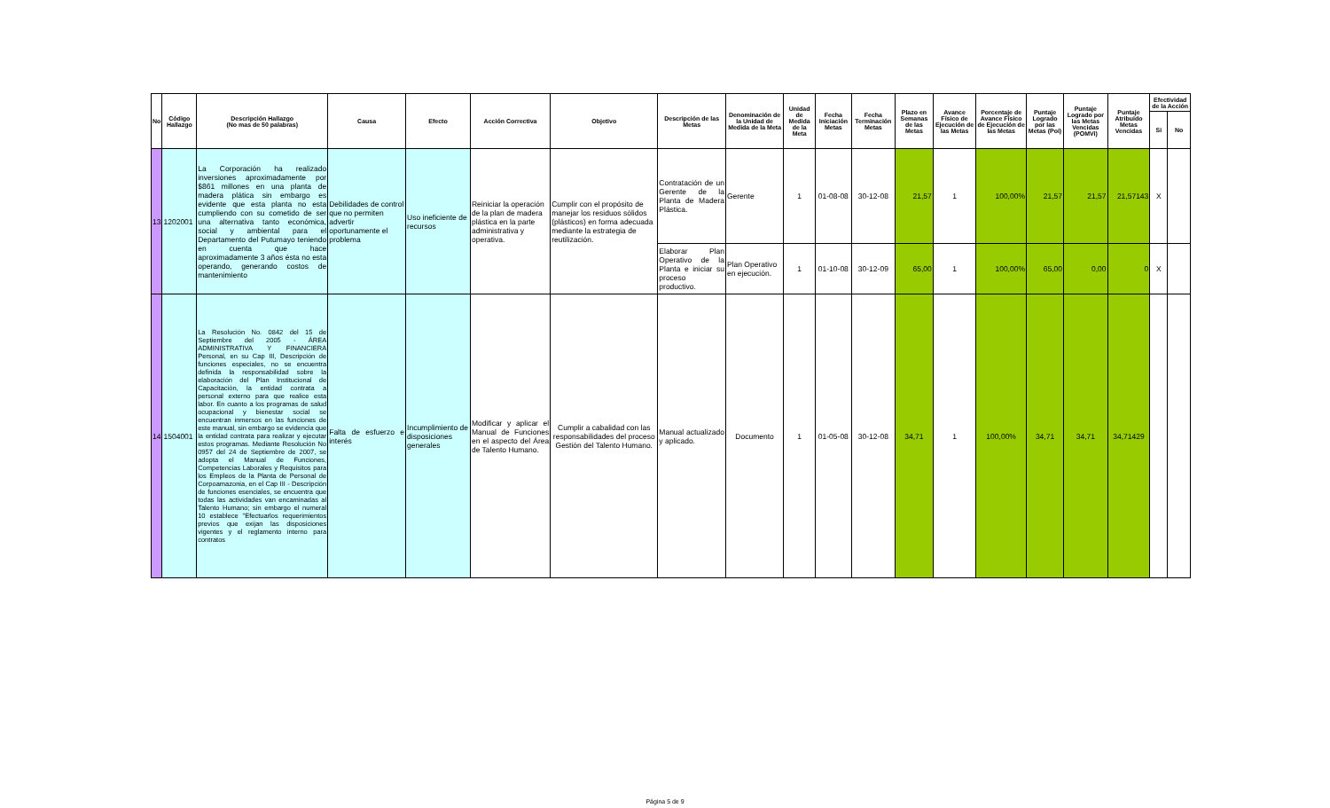| No | Código Hallazgo | Descripción Hallazgo (No mas de 50 palabras) | Causa | Efecto | Acción Correctiva | Objetivo | Descripción de las Metas | Denominación de la Unidad de Medida de la Meta | Unidad de Medida de la Meta | Fecha Iniciación Metas | Fecha Terminación Metas | Plazo en Semanas de las Metas | Avance Físico de Ejecución de las Metas | Porcentaje de Avance Físico de Ejecución de las Metas | Puntaje Logrado por las Metas (Poi) | Puntaje Logrado por las Metas Vencidas (POMVi) | Puntaje Atribuido Metas Vencidas | Efectividad de la Acción | |
| --- | --- | --- | --- | --- | --- | --- | --- | --- | --- | --- | --- | --- | --- | --- | --- | --- | --- | --- | --- |
| | | | | | | | | | | | | | | | | | | Si | No |
| 13 | 1202001 | La Corporación ha realizado inversiones aproximadamente por $861 millones en una planta de madera plática sin embargo es evidente que esta planta no esta cumpliendo con su cometido de ser una alternativa tanto económica, social y ambiental para el Departamento del Putumayo teniendo en cuenta que hace aproximadamente 3 años ésta no esta operando, generando costos de mantenimiento | Debilidades de control que no permiten advertir oportunamente el problema | Uso ineficiente de recursos | Reiniciar la operación de la plan de madera plástica en la parte administrativa y operativa. | Cumplir con el propósito de manejar los residuos sólidos (plásticos) en forma adecuada mediante la estrategia de reutilización. | Contratación de un Gerente de la Planta de Madera Plástica. | Gerente | 1 | 01-08-08 | 30-12-08 | 21,57 | 1 | 100,00% | 21,57 | 21,57 | 21,57143 | X | |
| | | | | | | | Elaborar Plan Operativo de la Planta e iniciar su proceso productivo. | Plan Operativo en ejecución. | 1 | 01-10-08 | 30-12-09 | 65,00 | 1 | 100,00% | 65,00 | 0,00 | 0 | X | |
| 14 | 1504001 | La Resolución No. 0842 del 15 de Septiembre del 2005 - ÁREA ADMINISTRATIVA Y FINANCIERA Personal, en su Cap III, Descripción de funciones especiales, no se encuentra definida la responsabilidad sobre la elaboración del Plan Institucional de Capacitación, la entidad contrata a personal externo para que realice esta labor. En cuanto a los programas de salud ocupacional y bienestar social se encuentran inmersos en las funciones de este manual, sin embargo se evidencia que la entidad contrata para realizar y ejecutar estos programas. Mediante Resolución No 0957 del 24 de Septiembre de 2007, se adopta el Manual de Funciones, Competencias Laborales y Requisitos para los Empleos de la Planta de Personal de Corpoamazonia, en el Cap III - Descripción de funciones esenciales, se encuentra que todas las actividades van encaminadas al Talento Humano; sin embargo el numeral 10 establece "Efectuarlos requerimientos previos que exijan las disposiciones vigentes y el reglamento interno para contratos | Falta de esfuerzo e interés | Incumplimiento de disposiciones generales | Modificar y aplicar el Manual de Funciones en el aspecto del Área de Talento Humano. | Cumplir a cabalidad con las responsabilidades del proceso Gestión del Talento Humano. | Manual actualizado y aplicado. | Documento | 1 | 01-05-08 | 30-12-08 | 34,71 | 1 | 100,00% | 34,71 | 34,71 | 34,71429 | | |
Página 5 de 9